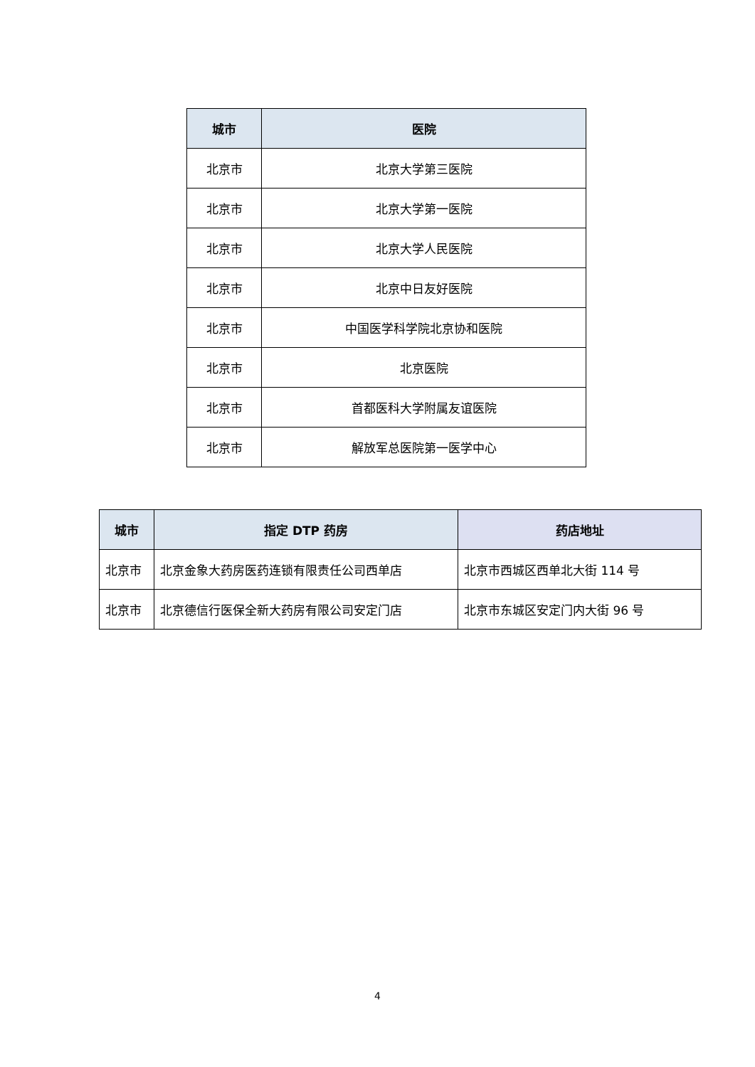| 城市 | 医院 |
| --- | --- |
| 北京市 | 北京大学第三医院 |
| 北京市 | 北京大学第一医院 |
| 北京市 | 北京大学人民医院 |
| 北京市 | 北京中日友好医院 |
| 北京市 | 中国医学科学院北京协和医院 |
| 北京市 | 北京医院 |
| 北京市 | 首都医科大学附属友谊医院 |
| 北京市 | 解放军总医院第一医学中心 |
| 城市 | 指定 DTP 药房 | 药店地址 |
| --- | --- | --- |
| 北京市 | 北京金象大药房医药连锁有限责任公司西单店 | 北京市西城区西单北大街 114 号 |
| 北京市 | 北京德信行医保全新大药房有限公司安定门店 | 北京市东城区安定门内大街 96 号 |
4